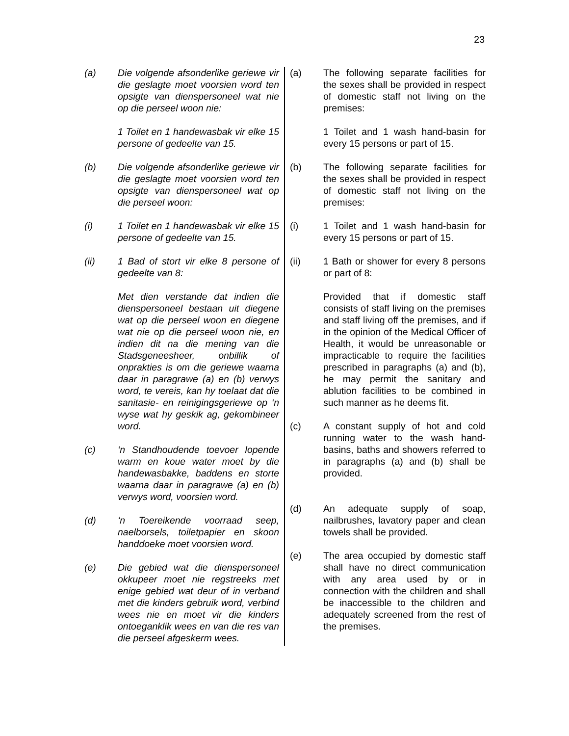23
(a) Die volgende afsonderlike geriewe vir die geslagte moet voorsien word ten opsigte van dienspersoneel wat nie op die perseel woon nie:
1 Toilet en 1 handewasbak vir elke 15 persone of gedeelte van 15.
(b) Die volgende afsonderlike geriewe vir die geslagte moet voorsien word ten opsigte van dienspersoneel wat op die perseel woon:
(i) 1 Toilet en 1 handewasbak vir elke 15 persone of gedeelte van 15.
(ii) 1 Bad of stort vir elke 8 persone of gedeelte van 8:
Met dien verstande dat indien die dienspersoneel bestaan uit diegene wat op die perseel woon en diegene wat nie op die perseel woon nie, en indien dit na die mening van die Stadsgeneesheer, onbillik of onprakties is om die geriewe waarna daar in paragrawe (a) en (b) verwys word, te vereis, kan hy toelaat dat die sanitasie- en reinigingsgeriewe op ‘n wyse wat hy geskik ag, gekombineer word.
(c) ‘n Standhoudende toevoer lopende warm en koue water moet by die handewasbakke, baddens en storte waarna daar in paragrawe (a) en (b) verwys word, voorsien word.
(d) ‘n Toereikende voorraad seep, naelborsels, toiletpapier en skoon handdoeke moet voorsien word.
(e) Die gebied wat die dienspersoneel okkupeer moet nie regstreeks met enige gebied wat deur of in verband met die kinders gebruik word, verbind wees nie en moet vir die kinders ontoeganklik wees en van die res van die perseel afgeskerm wees.
(a) The following separate facilities for the sexes shall be provided in respect of domestic staff not living on the premises:
1 Toilet and 1 wash hand-basin for every 15 persons or part of 15.
(b) The following separate facilities for the sexes shall be provided in respect of domestic staff not living on the premises:
(i) 1 Toilet and 1 wash hand-basin for every 15 persons or part of 15.
(ii) 1 Bath or shower for every 8 persons or part of 8:
Provided that if domestic staff consists of staff living on the premises and staff living off the premises, and if in the opinion of the Medical Officer of Health, it would be unreasonable or impracticable to require the facilities prescribed in paragraphs (a) and (b), he may permit the sanitary and ablution facilities to be combined in such manner as he deems fit.
(c) A constant supply of hot and cold running water to the wash hand-basins, baths and showers referred to in paragraphs (a) and (b) shall be provided.
(d) An adequate supply of soap, nailbrushes, lavatory paper and clean towels shall be provided.
(e) The area occupied by domestic staff shall have no direct communication with any area used by or in connection with the children and shall be inaccessible to the children and adequately screened from the rest of the premises.